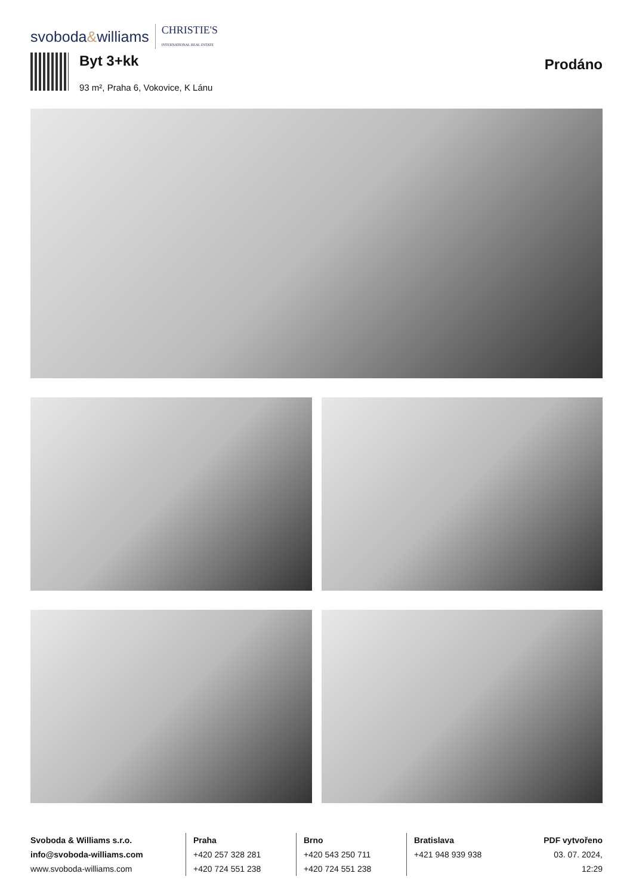svoboda&williams CHRISTIE'S
INTERNATIONAL REAL ESTATE
Byt 3+kk
93 m², Praha 6, Vokovice, K Lánu
Prodáno
Svoboda & Williams s.r.o.
info@svoboda-williams.com
www.svoboda-williams.com
Praha
+420 257 328 281
+420 724 551 238
Brno
+420 543 250 711
+420 724 551 238
Bratislava
+421 948 939 938
PDF vytvořeno
03. 07. 2024, 12:29